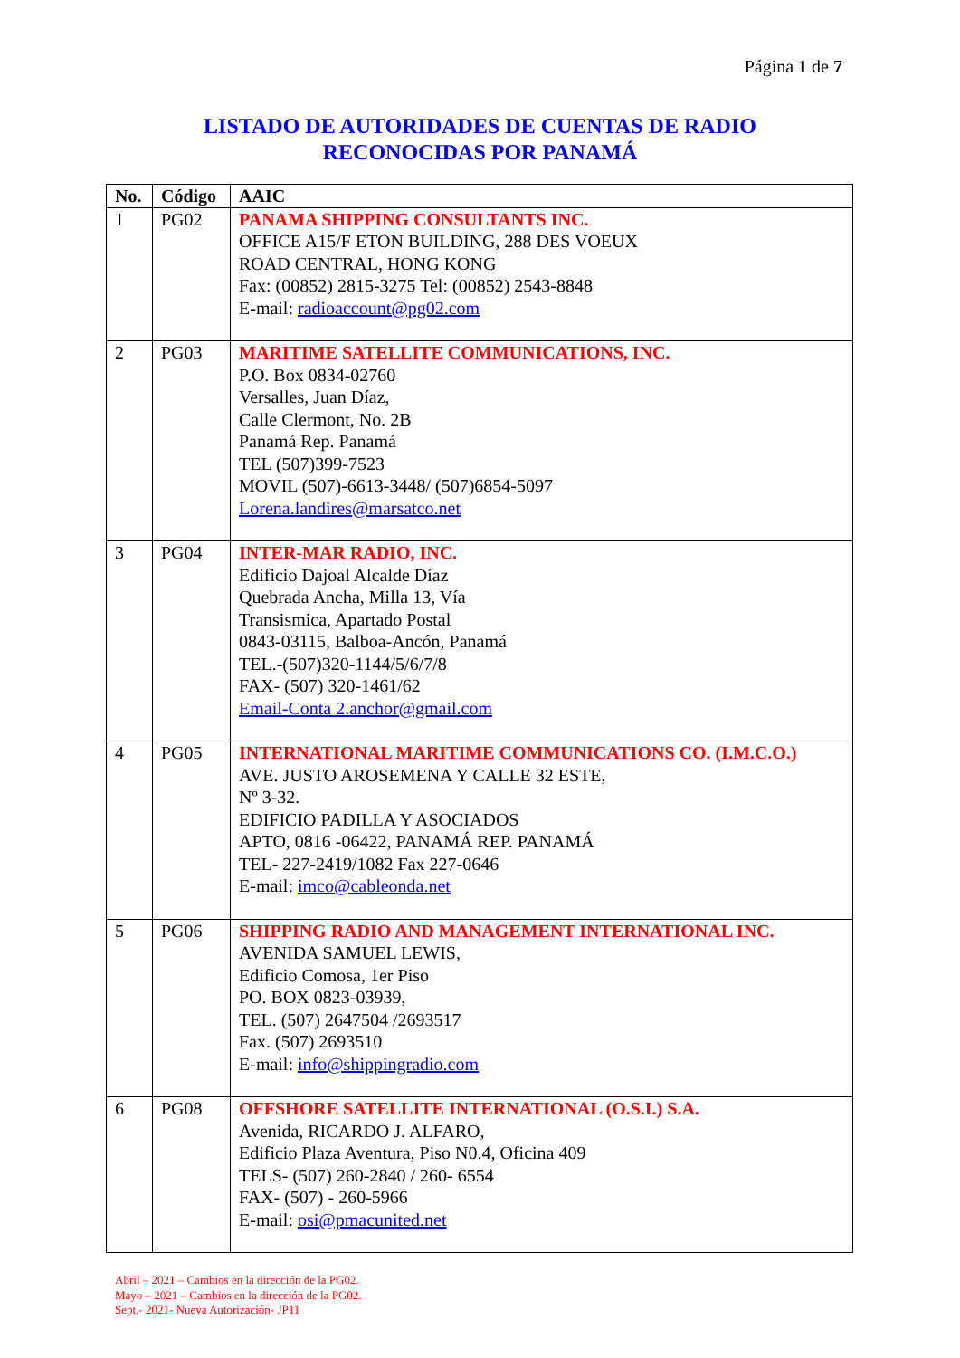Página 1 de 7
LISTADO DE AUTORIDADES DE CUENTAS DE RADIO
RECONOCIDAS POR PANAMÁ
| No. | Código | AAIC |
| --- | --- | --- |
| 1 | PG02 | PANAMA SHIPPING CONSULTANTS INC. OFFICE A15/F ETON BUILDING, 288 DES VOEUX ROAD CENTRAL, HONG KONG Fax: (00852) 2815-3275 Tel: (00852) 2543-8848 E-mail: radioaccount@pg02.com |
| 2 | PG03 | MARITIME SATELLITE COMMUNICATIONS, INC. P.O. Box 0834-02760 Versalles, Juan Díaz, Calle Clermont, No. 2B Panamá Rep. Panamá TEL (507)399-7523 MOVIL (507)-6613-3448/ (507)6854-5097 Lorena.landires@marsatco.net |
| 3 | PG04 | INTER-MAR RADIO, INC. Edificio Dajoal Alcalde Díaz Quebrada Ancha, Milla 13, Vía Transismica, Apartado Postal 0843-03115, Balboa-Ancón, Panamá TEL.-(507)320-1144/5/6/7/8 FAX- (507) 320-1461/62 Email-Conta 2.anchor@gmail.com |
| 4 | PG05 | INTERNATIONAL MARITIME COMMUNICATIONS CO. (I.M.C.O.) AVE. JUSTO AROSEMENA Y CALLE 32 ESTE, Nº 3-32. EDIFICIO PADILLA Y ASOCIADOS APTO, 0816 -06422, PANAMÁ REP. PANAMÁ TEL- 227-2419/1082 Fax 227-0646 E-mail: imco@cableonda.net |
| 5 | PG06 | SHIPPING RADIO AND MANAGEMENT INTERNATIONAL INC. AVENIDA SAMUEL LEWIS, Edificio Comosa, 1er Piso PO. BOX 0823-03939, TEL. (507) 2647504 /2693517 Fax. (507) 2693510 E-mail: info@shippingradio.com |
| 6 | PG08 | OFFSHORE SATELLITE INTERNATIONAL (O.S.I.) S.A. Avenida, RICARDO J. ALFARO, Edificio Plaza Aventura, Piso N0.4, Oficina 409 TELS- (507) 260-2840 / 260- 6554 FAX- (507) - 260-5966 E-mail: osi@pmacunited.net |
Abril – 2021 – Cambios en la dirección de la PG02.
Mayo – 2021 – Cambios en la dirección de la PG02.
Sept.- 2021- Nueva Autorización- JP11